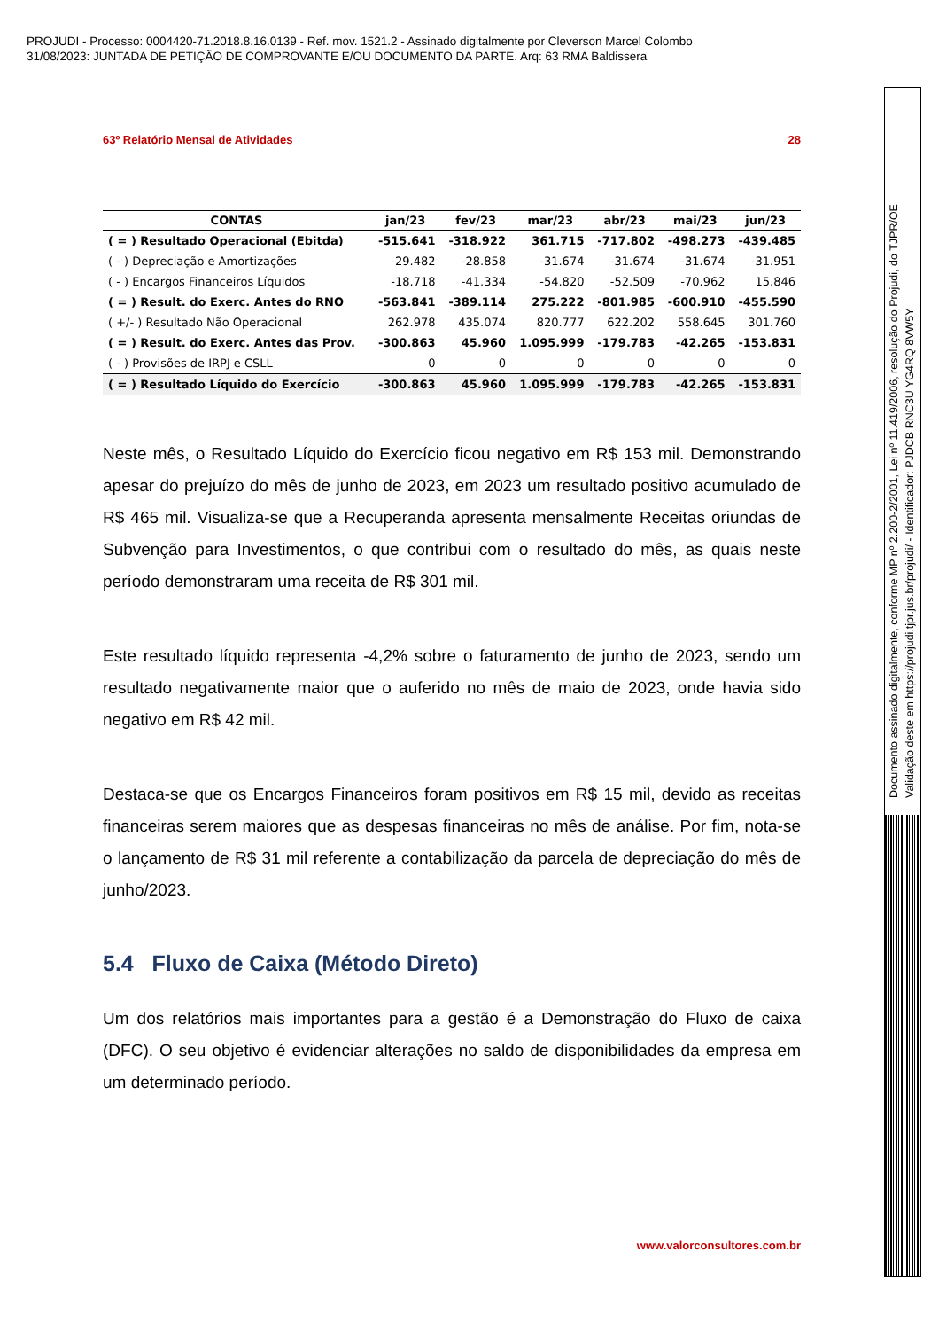PROJUDI - Processo: 0004420-71.2018.8.16.0139 - Ref. mov. 1521.2 - Assinado digitalmente por Cleverson Marcel Colombo
31/08/2023: JUNTADA DE PETIÇÃO DE COMPROVANTE E/OU DOCUMENTO DA PARTE. Arq: 63 RMA Baldissera
63º Relatório Mensal de Atividades 28
| CONTAS | jan/23 | fev/23 | mar/23 | abr/23 | mai/23 | jun/23 |
| --- | --- | --- | --- | --- | --- | --- |
| ( = ) Resultado Operacional (Ebitda) | -515.641 | -318.922 | 361.715 | -717.802 | -498.273 | -439.485 |
| ( - ) Depreciação e Amortizações | -29.482 | -28.858 | -31.674 | -31.674 | -31.674 | -31.951 |
| ( - ) Encargos Financeiros Líquidos | -18.718 | -41.334 | -54.820 | -52.509 | -70.962 | 15.846 |
| ( = ) Result. do Exerc. Antes do RNO | -563.841 | -389.114 | 275.222 | -801.985 | -600.910 | -455.590 |
| ( +/- ) Resultado Não Operacional | 262.978 | 435.074 | 820.777 | 622.202 | 558.645 | 301.760 |
| ( = ) Result. do Exerc. Antes das Prov. | -300.863 | 45.960 | 1.095.999 | -179.783 | -42.265 | -153.831 |
| ( - ) Provisões de IRPJ e CSLL | 0 | 0 | 0 | 0 | 0 | 0 |
| ( = ) Resultado Líquido do Exercício | -300.863 | 45.960 | 1.095.999 | -179.783 | -42.265 | -153.831 |
Neste mês, o Resultado Líquido do Exercício ficou negativo em R$ 153 mil. Demonstrando apesar do prejuízo do mês de junho de 2023, em 2023 um resultado positivo acumulado de R$ 465 mil. Visualiza-se que a Recuperanda apresenta mensalmente Receitas oriundas de Subvenção para Investimentos, o que contribui com o resultado do mês, as quais neste período demonstraram uma receita de R$ 301 mil.
Este resultado líquido representa -4,2% sobre o faturamento de junho de 2023, sendo um resultado negativamente maior que o auferido no mês de maio de 2023, onde havia sido negativo em R$ 42 mil.
Destaca-se que os Encargos Financeiros foram positivos em R$ 15 mil, devido as receitas financeiras serem maiores que as despesas financeiras no mês de análise. Por fim, nota-se o lançamento de R$ 31 mil referente a contabilização da parcela de depreciação do mês de junho/2023.
5.4 Fluxo de Caixa (Método Direto)
Um dos relatórios mais importantes para a gestão é a Demonstração do Fluxo de caixa (DFC). O seu objetivo é evidenciar alterações no saldo de disponibilidades da empresa em um determinado período.
www.valorconsultores.com.br
Documento assinado digitalmente, conforme MP nº 2.200-2/2001, Lei nº 11.419/2006, resolução do Projudi, do TJPR/OE
Validação deste em https://projudi.tjpr.jus.br/projudi/ - Identificador: PJDCB RNC3U YG4RQ 8VW5Y